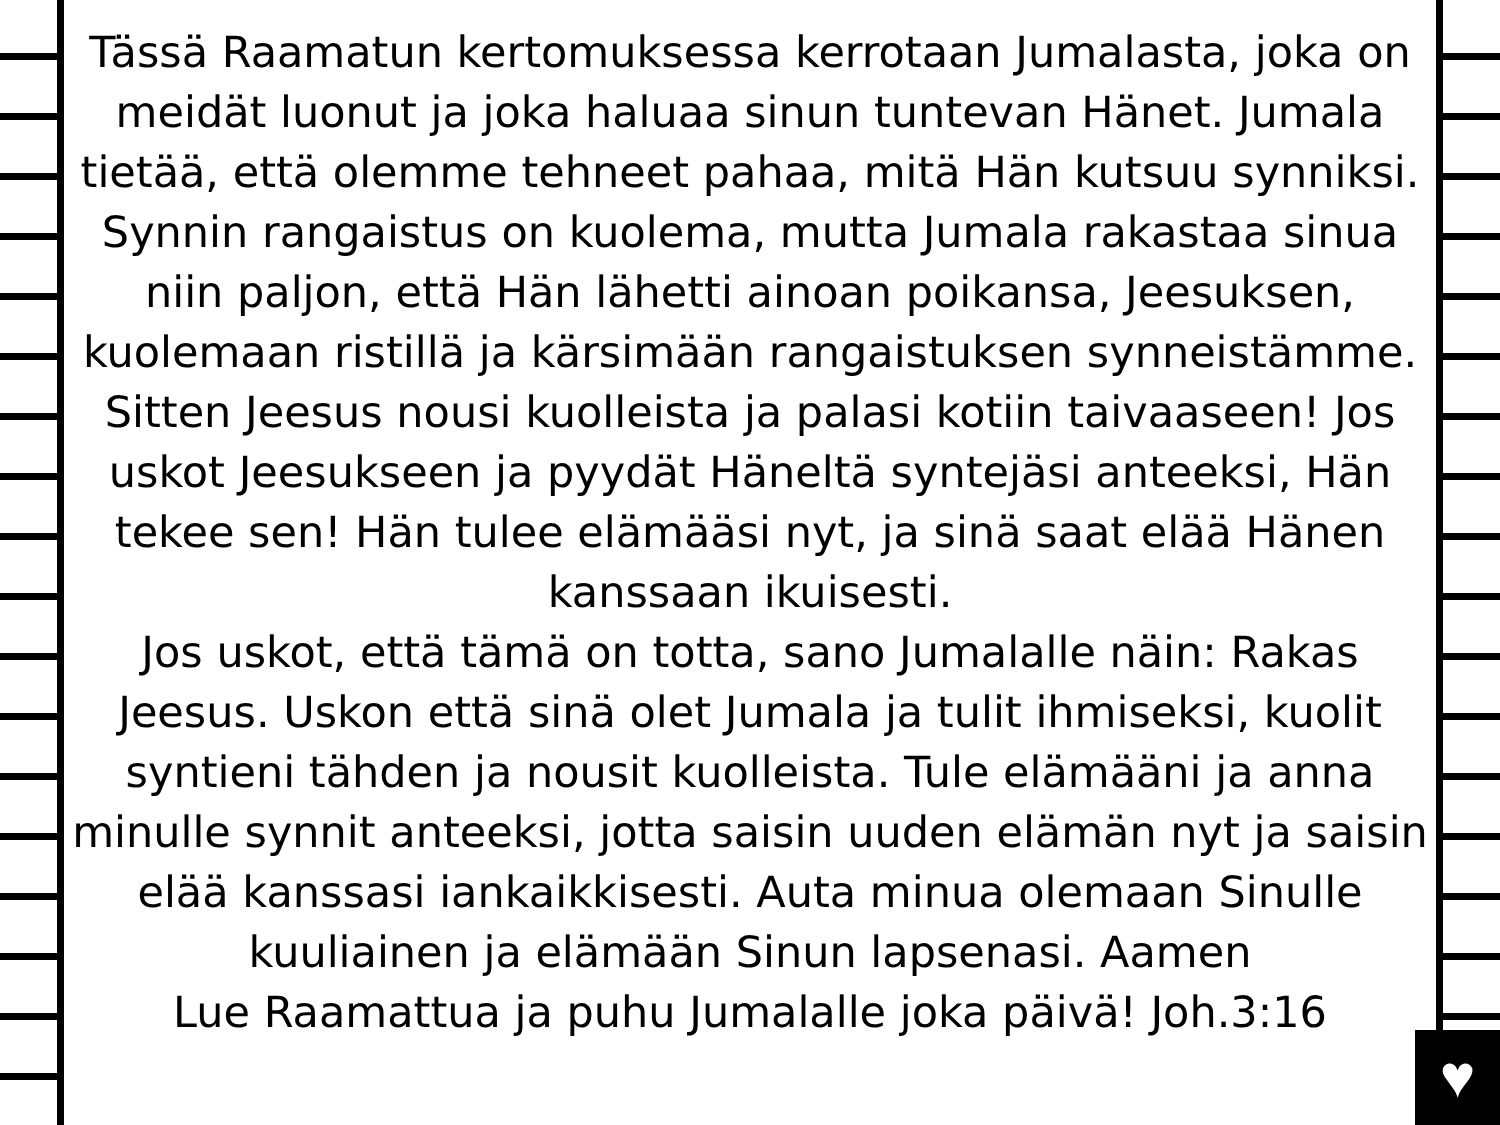♥
Tässä Raamatun kertomuksessa kerrotaan Jumalasta, joka on meidät luonut ja joka haluaa sinun tuntevan Hänet. Jumala tietää, että olemme tehneet pahaa, mitä Hän kutsuu synniksi. Synnin rangaistus on kuolema, mutta Jumala rakastaa sinua niin paljon, että Hän lähetti ainoan poikansa, Jeesuksen, kuolemaan ristillä ja kärsimään rangaistuksen synneistämme. Sitten Jeesus nousi kuolleista ja palasi kotiin taivaaseen! Jos uskot Jeesukseen ja pyydät Häneltä syntejäsi anteeksi, Hän tekee sen! Hän tulee elämääsi nyt, ja sinä saat elää Hänen kanssaan ikuisesti.
Jos uskot, että tämä on totta, sano Jumalalle näin: Rakas Jeesus. Uskon että sinä olet Jumala ja tulit ihmiseksi, kuolit syntieni tähden ja nousit kuolleista. Tule elämääni ja anna minulle synnit anteeksi, jotta saisin uuden elämän nyt ja saisin elää kanssasi iankaikkisesti. Auta minua olemaan Sinulle kuuliainen ja elämään Sinun lapsenasi. Aamen
Lue Raamattua ja puhu Jumalalle joka päivä! Joh.3:16